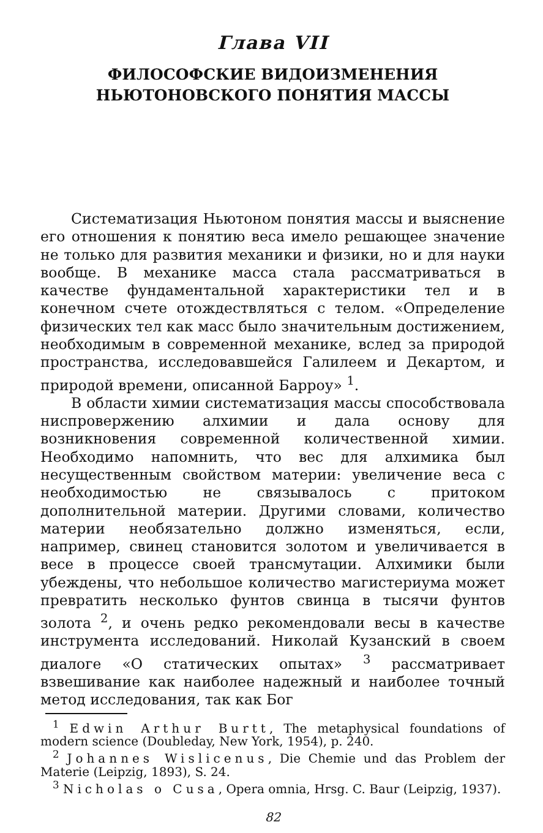Глава VII
ФИЛОСОФСКИЕ ВИДОИЗМЕНЕНИЯ
НЬЮТОНОВСКОГО ПОНЯТИЯ МАССЫ
Систематизация Ньютоном понятия массы и выяснение его отношения к понятию веса имело решающее значение не только для развития механики и физики, но и для науки вообще. В механике масса стала рассматриваться в качестве фундаментальной характеристики тел и в конечном счете отождествляться с телом. «Определение физических тел как масс было значительным достижением, необходимым в современной механике, вслед за природой пространства, исследовавшейся Галилеем и Декартом, и природой времени, описанной Барроу» <sup>1</sup>.
В области химии систематизация массы способствовала ниспровержению алхимии и дала основу для возникновения современной количественной химии. Необходимо напомнить, что вес для алхимика был несущественным свойством материи: увеличение веса с необходимостью не связывалось с притоком дополнительной материи. Другими словами, количество материи необязательно должно изменяться, если, например, свинец становится золотом и увеличивается в весе в процессе своей трансмутации. Алхимики были убеждены, что небольшое количество магистериума может превратить несколько фунтов свинца в тысячи фунтов золота <sup>2</sup>, и очень редко рекомендовали весы в качестве инструмента исследований. Николай Кузанский в своем диалоге «О статических опытах» <sup>3</sup> рассматривает взвешивание как наиболее надежный и наиболее точный метод исследования, так как Бог
<sup>1</sup> Edwin Arthur Burtt, The metaphysical foundations of modern science (Doubleday, New York, 1954), p. 240.
<sup>2</sup> Johannes Wislicenus, Die Chemie und das Problem der Materie (Leipzig, 1893), S. 24.
<sup>3</sup> Nicholas o Cusa, Opera omnia, Hrsg. C. Baur (Leipzig, 1937).
82